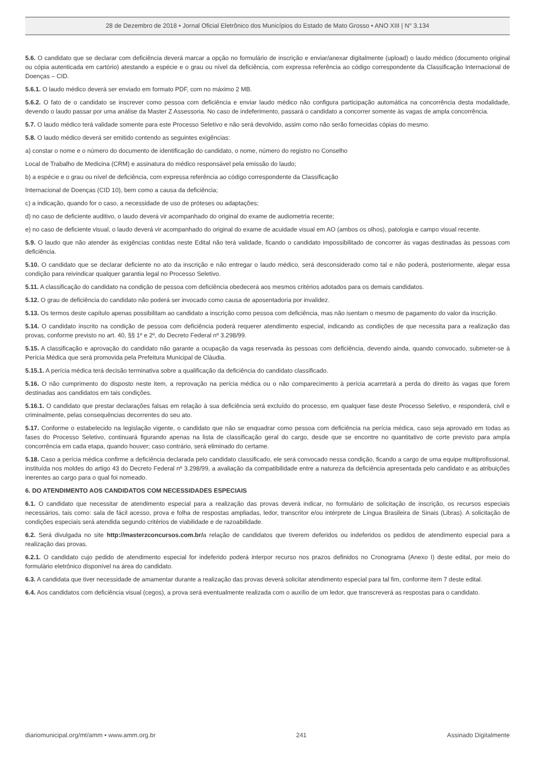28 de Dezembro de 2018 • Jornal Oficial Eletrônico dos Municípios do Estado de Mato Grosso • ANO XIII | N° 3.134
5.6. O candidato que se declarar com deficiência deverá marcar a opção no formulário de inscrição e enviar/anexar digitalmente (upload) o laudo médico (documento original ou cópia autenticada em cartório) atestando a espécie e o grau ou nível da deficiência, com expressa referência ao código correspondente da Classificação Internacional de Doenças – CID.
5.6.1. O laudo médico deverá ser enviado em formato PDF, com no máximo 2 MB.
5.6.2. O fato de o candidato se inscrever como pessoa com deficiência e enviar laudo médico não configura participação automática na concorrência desta modalidade, devendo o laudo passar por uma análise da Master Z Assessoria. No caso de indeferimento, passará o candidato a concorrer somente às vagas de ampla concorrência.
5.7. O laudo médico terá validade somente para este Processo Seletivo e não será devolvido, assim como não serão fornecidas cópias do mesmo.
5.8. O laudo médico deverá ser emitido contendo as seguintes exigências:
a) constar o nome e o número do documento de identificação do candidato, o nome, número do registro no Conselho
Local de Trabalho de Medicina (CRM) e assinatura do médico responsável pela emissão do laudo;
b) a espécie e o grau ou nível de deficiência, com expressa referência ao código correspondente da Classificação
Internacional de Doenças (CID 10), bem como a causa da deficiência;
c) a indicação, quando for o caso, a necessidade de uso de próteses ou adaptações;
d) no caso de deficiente auditivo, o laudo deverá vir acompanhado do original do exame de audiometria recente;
e) no caso de deficiente visual, o laudo deverá vir acompanhado do original do exame de acuidade visual em AO (ambos os olhos), patologia e campo visual recente.
5.9. O laudo que não atender às exigências contidas neste Edital não terá validade, ficando o candidato impossibilitado de concorrer às vagas destinadas às pessoas com deficiência.
5.10. O candidato que se declarar deficiente no ato da inscrição e não entregar o laudo médico, será desconsiderado como tal e não poderá, posteriormente, alegar essa condição para reivindicar qualquer garantia legal no Processo Seletivo.
5.11. A classificação do candidato na condição de pessoa com deficiência obedecerá aos mesmos critérios adotados para os demais candidatos.
5.12. O grau de deficiência do candidato não poderá ser invocado como causa de aposentadoria por invalidez.
5.13. Os termos deste capítulo apenas possibilitam ao candidato a inscrição como pessoa com deficiência, mas não isentam o mesmo de pagamento do valor da inscrição.
5.14. O candidato inscrito na condição de pessoa com deficiência poderá requerer atendimento especial, indicando as condições de que necessita para a realização das provas, conforme previsto no art. 40, §§ 1º e 2º, do Decreto Federal nº 3.298/99.
5.15. A classificação e aprovação do candidato não garante a ocupação da vaga reservada às pessoas com deficiência, devendo ainda, quando convocado, submeter-se à Perícia Médica que será promovida pela Prefeitura Municipal de Cláudia.
5.15.1. A perícia médica terá decisão terminativa sobre a qualificação da deficiência do candidato classificado.
5.16. O não cumprimento do disposto neste item, a reprovação na perícia médica ou o não comparecimento à perícia acarretará a perda do direito às vagas que forem destinadas aos candidatos em tais condições.
5.16.1. O candidato que prestar declarações falsas em relação à sua deficiência será excluído do processo, em qualquer fase deste Processo Seletivo, e responderá, civil e criminalmente, pelas consequências decorrentes do seu ato.
5.17. Conforme o estabelecido na legislação vigente, o candidato que não se enquadrar como pessoa com deficiência na perícia médica, caso seja aprovado em todas as fases do Processo Seletivo, continuará figurando apenas na lista de classificação geral do cargo, desde que se encontre no quantitativo de corte previsto para ampla concorrência em cada etapa, quando houver; caso contrário, será eliminado do certame.
5.18. Caso a perícia médica confirme a deficiência declarada pelo candidato classificado, ele será convocado nessa condição, ficando a cargo de uma equipe multiprofissional, instituída nos moldes do artigo 43 do Decreto Federal nº 3.298/99, a avaliação da compatibilidade entre a natureza da deficiência apresentada pelo candidato e as atribuições inerentes ao cargo para o qual foi nomeado.
6. DO ATENDIMENTO AOS CANDIDATOS COM NECESSIDADES ESPECIAIS
6.1. O candidato que necessitar de atendimento especial para a realização das provas deverá indicar, no formulário de solicitação de inscrição, os recursos especiais necessários, tais como: sala de fácil acesso, prova e folha de respostas ampliadas, ledor, transcritor e/ou intérprete de Língua Brasileira de Sinais (Libras). A solicitação de condições especiais será atendida segundo critérios de viabilidade e de razoabilidade.
6.2. Será divulgada no site http://masterzconcursos.com.br/a relação de candidatos que tiverem deferidos ou indeferidos os pedidos de atendimento especial para a realização das provas.
6.2.1. O candidato cujo pedido de atendimento especial for indeferido poderá interpor recurso nos prazos definidos no Cronograma (Anexo I) deste edital, por meio do formulário eletrônico disponível na área do candidato.
6.3. A candidata que tiver necessidade de amamentar durante a realização das provas deverá solicitar atendimento especial para tal fim, conforme item 7 deste edital.
6.4. Aos candidatos com deficiência visual (cegos), a prova será eventualmente realizada com o auxílio de um ledor, que transcreverá as respostas para o candidato.
diariomunicipal.org/mt/amm • www.amm.org.br 241 Assinado Digitalmente